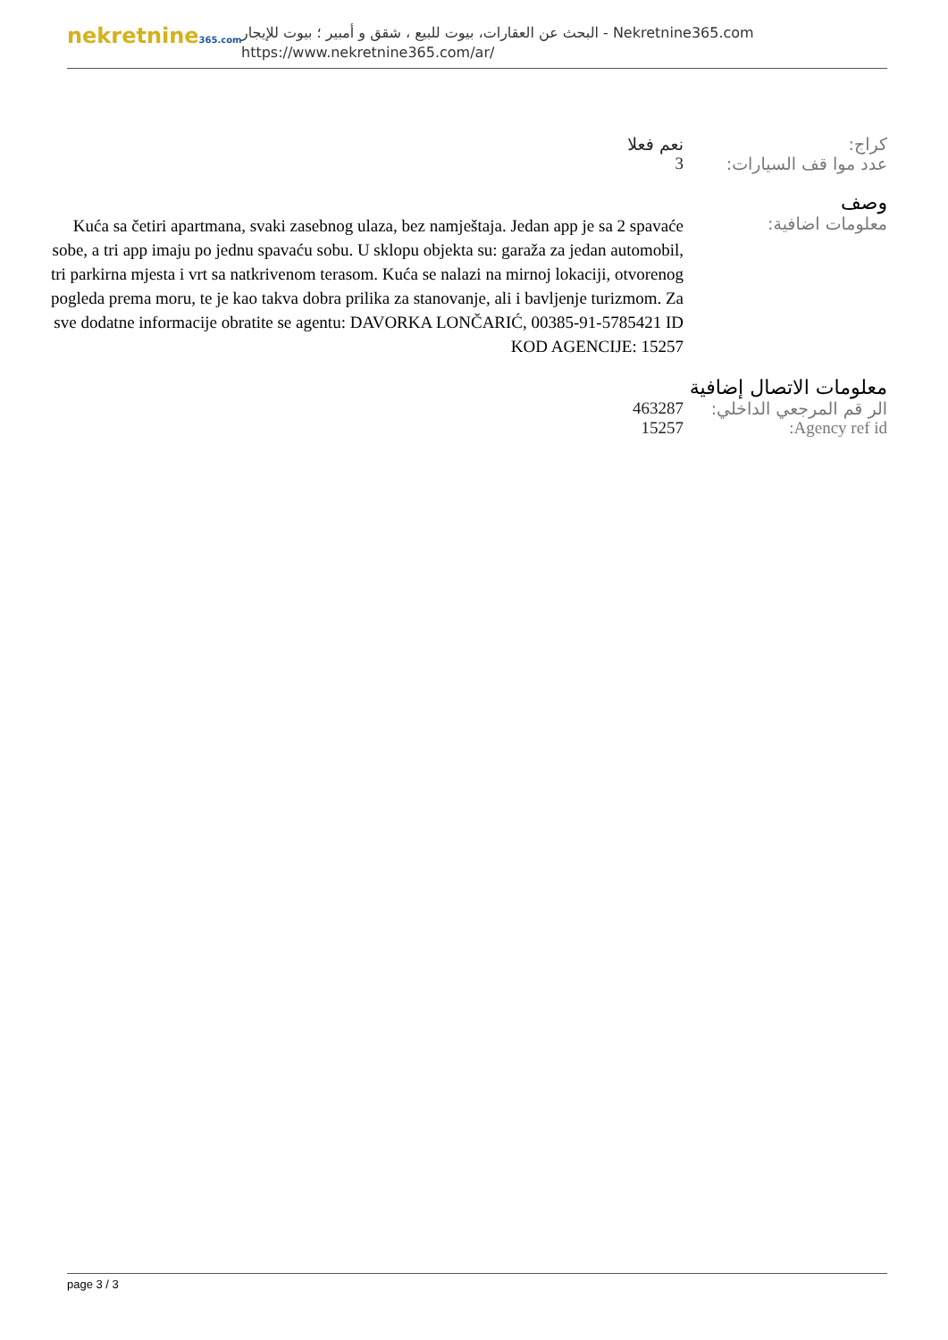nekretnine365.com
البحث عن العقارات، بيوت للبيع ، شقق و أمبير ؛ بيوت للإيجار - Nekretnine365.com
https://www.nekretnine365.com/ar/
| كراج: | نعم فعلا |
| عدد موا قف السيارات: | 3 |
وصف
| معلومات اضافية: | Kuća sa četiri apartmana, svaki zasebnog ulaza, bez namještaja. Jedan app je sa 2 spavaće sobe, a tri app imaju po jednu spavaću sobu. U sklopu objekta su: garaža za jedan automobil, tri parkirna mjesta i vrt sa natkrivenom terasom. Kuća se nalazi na mirnoj lokaciji, otvorenog pogleda prema moru, te je kao takva dobra prilika za stanovanje, ali i bavljenje turizmom. Za sve dodatne informacije obratite se agentu: DAVORKA LONČARIĆ, 00385-91-5785421 ID KOD AGENCIJE: 15257 |
معلومات الاتصال إضافية
| الر قم المرجعي الداخلي: | 463287 |
| Agency ref id: | 15257 |
page 3 / 3